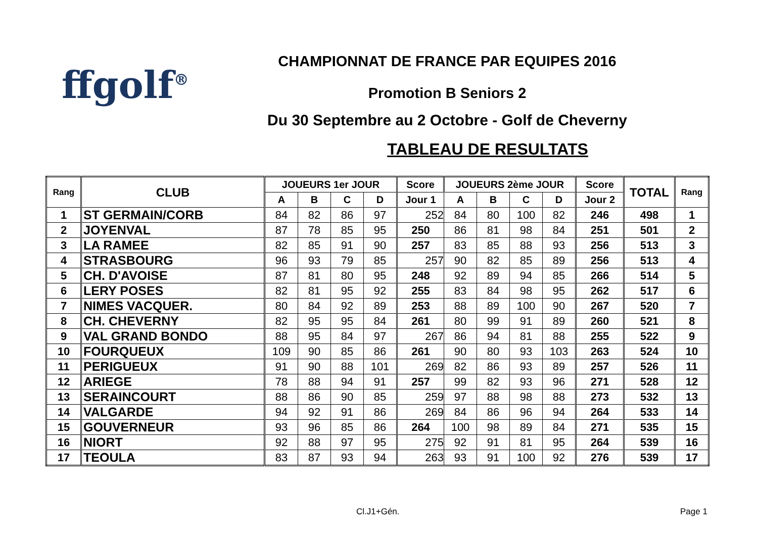ffgolf<sup>®</sup>
CHAMPIONNAT DE FRANCE PAR EQUIPES 2016
Promotion B Seniors 2
Du 30 Septembre au 2 Octobre - Golf de Cheverny
TABLEAU DE RESULTATS
| Rang | CLUB | JOUEURS 1er JOUR | | | | Score | JOUEURS 2ème JOUR | | | | Score | TOTAL | Rang |
| --- | --- | --- | --- | --- | --- | --- | --- | --- | --- | --- | --- | --- | --- |
| | | A | B | C | D | Jour 1 | A | B | C | D | Jour 2 | | |
| 1 | ST GERMAIN/CORB | 84 | 82 | 86 | 97 | 252 | 84 | 80 | 100 | 82 | 246 | 498 | 1 |
| 2 | JOYENVAL | 87 | 78 | 85 | 95 | 250 | 86 | 81 | 98 | 84 | 251 | 501 | 2 |
| 3 | LA RAMEE | 82 | 85 | 91 | 90 | 257 | 83 | 85 | 88 | 93 | 256 | 513 | 3 |
| 4 | STRASBOURG | 96 | 93 | 79 | 85 | 257 | 90 | 82 | 85 | 89 | 256 | 513 | 4 |
| 5 | CH. D'AVOISE | 87 | 81 | 80 | 95 | 248 | 92 | 89 | 94 | 85 | 266 | 514 | 5 |
| 6 | LERY POSES | 82 | 81 | 95 | 92 | 255 | 83 | 84 | 98 | 95 | 262 | 517 | 6 |
| 7 | NIMES VACQUER. | 80 | 84 | 92 | 89 | 253 | 88 | 89 | 100 | 90 | 267 | 520 | 7 |
| 8 | CH. CHEVERNY | 82 | 95 | 95 | 84 | 261 | 80 | 99 | 91 | 89 | 260 | 521 | 8 |
| 9 | VAL GRAND BONDO | 88 | 95 | 84 | 97 | 267 | 86 | 94 | 81 | 88 | 255 | 522 | 9 |
| 10 | FOURQUEUX | 109 | 90 | 85 | 86 | 261 | 90 | 80 | 93 | 103 | 263 | 524 | 10 |
| 11 | PERIGUEUX | 91 | 90 | 88 | 101 | 269 | 82 | 86 | 93 | 89 | 257 | 526 | 11 |
| 12 | ARIEGE | 78 | 88 | 94 | 91 | 257 | 99 | 82 | 93 | 96 | 271 | 528 | 12 |
| 13 | SERAINCOURT | 88 | 86 | 90 | 85 | 259 | 97 | 88 | 98 | 88 | 273 | 532 | 13 |
| 14 | VALGARDE | 94 | 92 | 91 | 86 | 269 | 84 | 86 | 96 | 94 | 264 | 533 | 14 |
| 15 | GOUVERNEUR | 93 | 96 | 85 | 86 | 264 | 100 | 98 | 89 | 84 | 271 | 535 | 15 |
| 16 | NIORT | 92 | 88 | 97 | 95 | 275 | 92 | 91 | 81 | 95 | 264 | 539 | 16 |
| 17 | TEOULA | 83 | 87 | 93 | 94 | 263 | 93 | 91 | 100 | 92 | 276 | 539 | 17 |
Cl.J1+Gén. Page 1